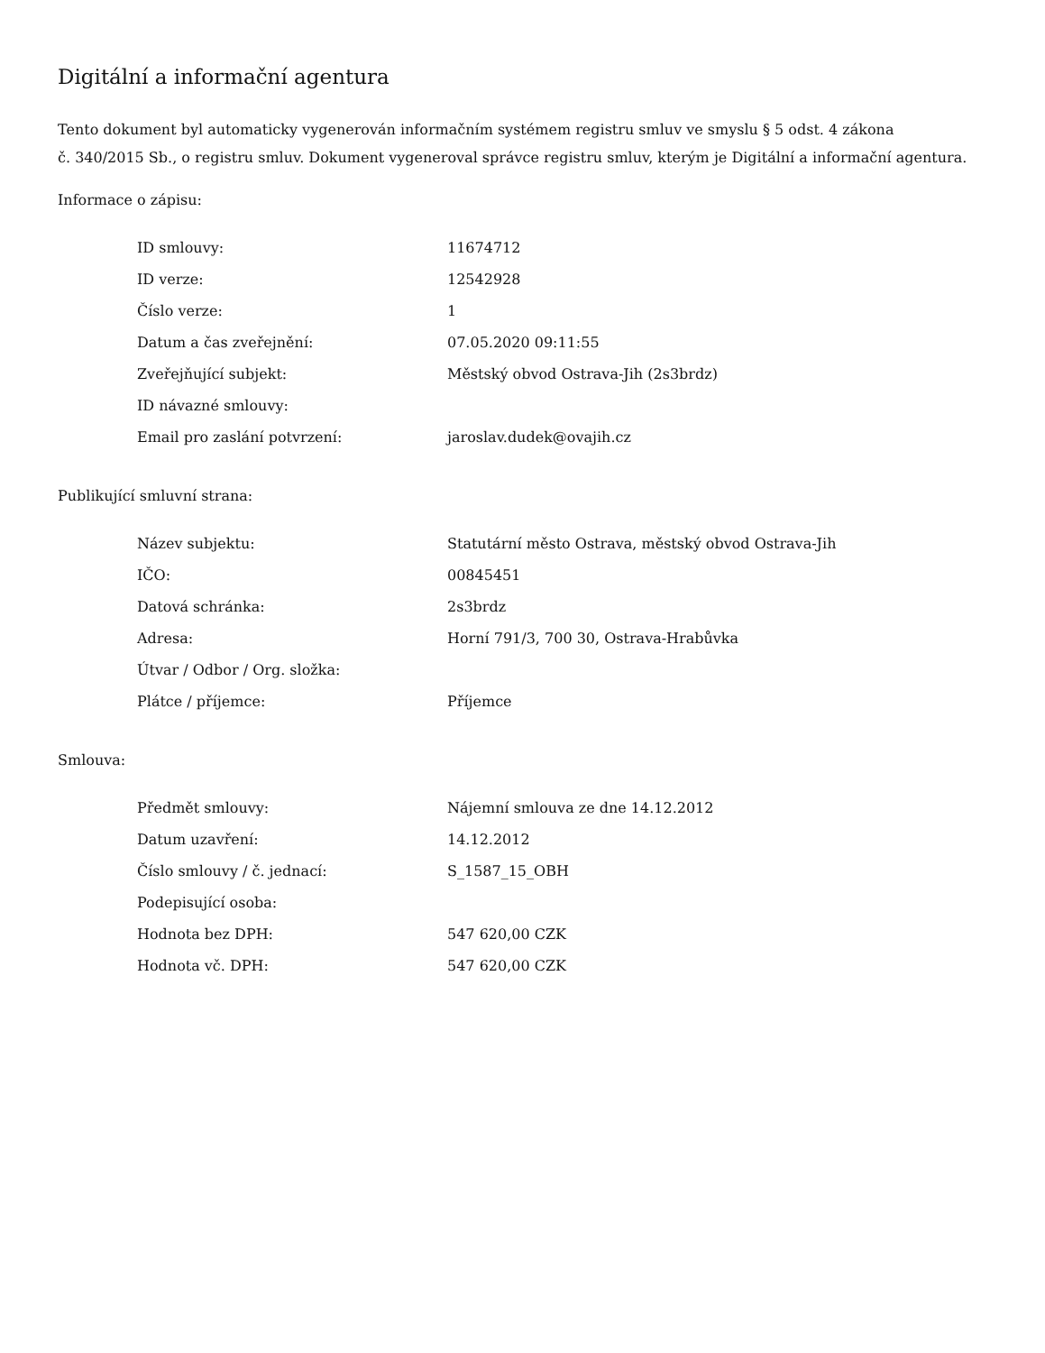Digitální a informační agentura
Tento dokument byl automaticky vygenerován informačním systémem registru smluv ve smyslu § 5 odst. 4 zákona
č. 340/2015 Sb., o registru smluv. Dokument vygeneroval správce registru smluv, kterým je Digitální a informační agentura.
Informace o zápisu:
| ID smlouvy: | 11674712 |
| ID verze: | 12542928 |
| Číslo verze: | 1 |
| Datum a čas zveřejnění: | 07.05.2020 09:11:55 |
| Zveřejňující subjekt: | Městský obvod Ostrava-Jih (2s3brdz) |
| ID návazné smlouvy: | |
| Email pro zaslání potvrzení: | jaroslav.dudek@ovajih.cz |
Publikující smluvní strana:
| Název subjektu: | Statutární město Ostrava, městský obvod Ostrava-Jih |
| IČO: | 00845451 |
| Datová schránka: | 2s3brdz |
| Adresa: | Horní 791/3, 700 30, Ostrava-Hrabůvka |
| Útvar / Odbor / Org. složka: | |
| Plátce / příjemce: | Příjemce |
Smlouva:
| Předmět smlouvy: | Nájemní smlouva ze dne 14.12.2012 |
| Datum uzavření: | 14.12.2012 |
| Číslo smlouvy / č. jednací: | S_1587_15_OBH |
| Podepisující osoba: | |
| Hodnota bez DPH: | 547 620,00 CZK |
| Hodnota vč. DPH: | 547 620,00 CZK |